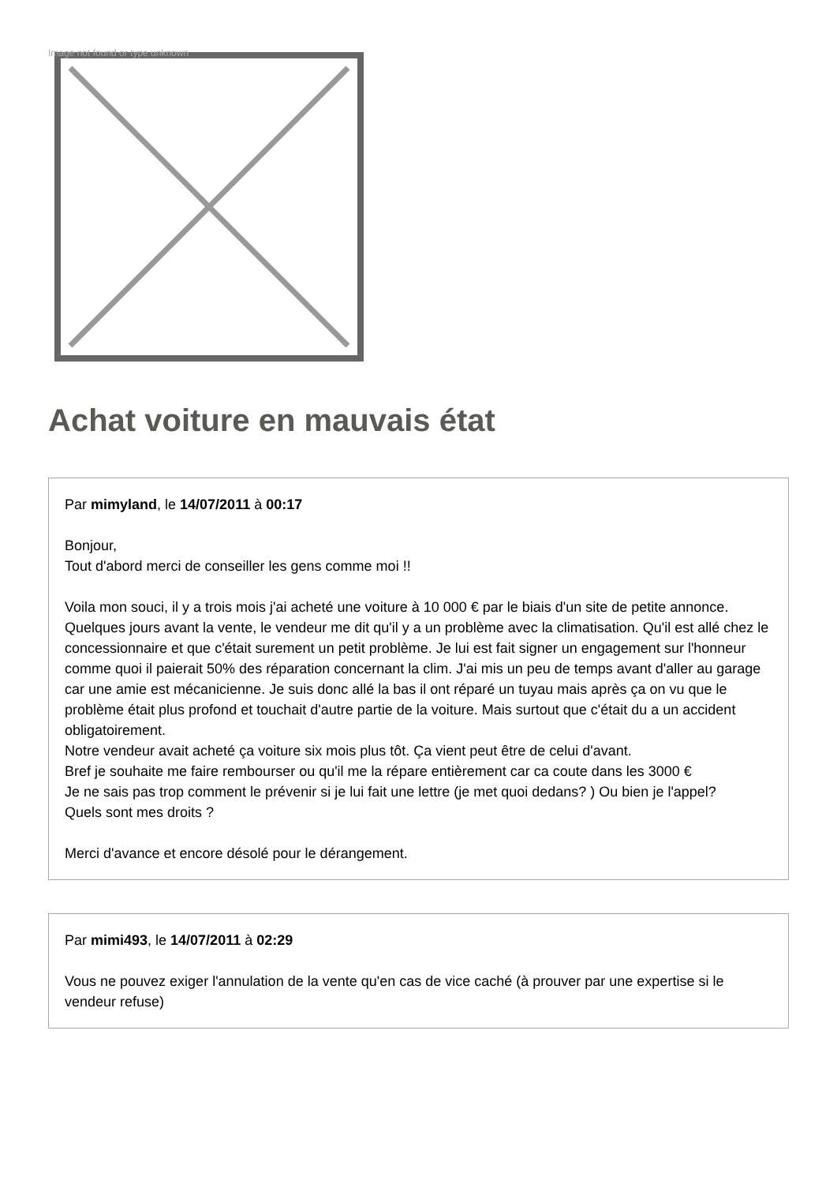Image not found or type unknown
Achat voiture en mauvais état
Par mimyland, le 14/07/2011 à 00:17
Bonjour,
Tout d'abord merci de conseiller les gens comme moi !!
Voila mon souci, il y a trois mois j'ai acheté une voiture à 10 000 € par le biais d'un site de petite annonce. Quelques jours avant la vente, le vendeur me dit qu'il y a un problème avec la climatisation. Qu'il est allé chez le concessionnaire et que c'était surement un petit problème. Je lui est fait signer un engagement sur l'honneur comme quoi il paierait 50% des réparation concernant la clim. J'ai mis un peu de temps avant d'aller au garage car une amie est mécanicienne. Je suis donc allé la bas il ont réparé un tuyau mais après ça on vu que le problème était plus profond et touchait d'autre partie de la voiture. Mais surtout que c'était du a un accident obligatoirement.
Notre vendeur avait acheté ça voiture six mois plus tôt. Ça vient peut être de celui d'avant.
Bref je souhaite me faire rembourser ou qu'il me la répare entièrement car ca coute dans les 3000 €
Je ne sais pas trop comment le prévenir si je lui fait une lettre (je met quoi dedans? ) Ou bien je l'appel?
Quels sont mes droits ?
Merci d'avance et encore désolé pour le dérangement.
Par mimi493, le 14/07/2011 à 02:29
Vous ne pouvez exiger l'annulation de la vente qu'en cas de vice caché (à prouver par une expertise si le vendeur refuse)